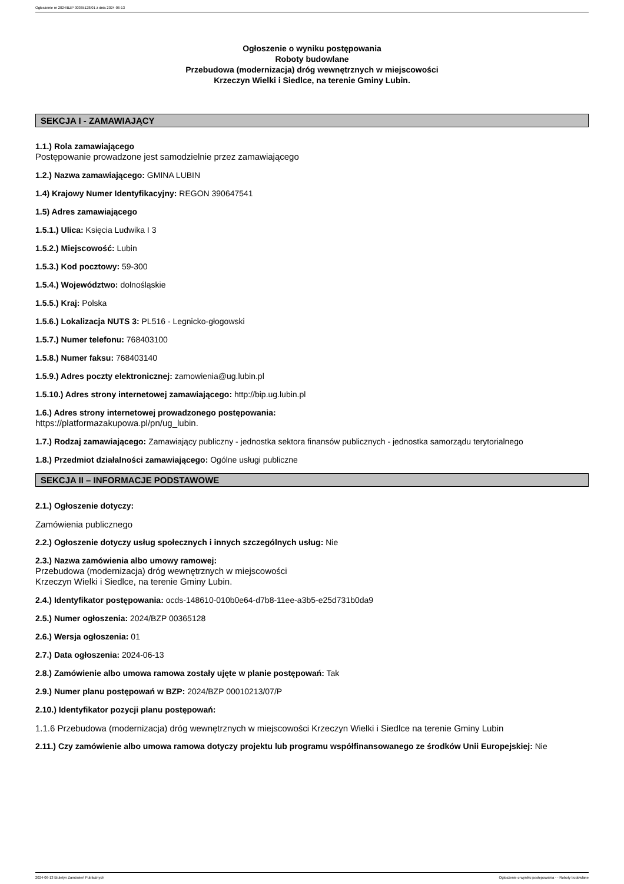Ogłoszenie nr 2024/BZP 00365128/01 z dnia 2024-06-13
Ogłoszenie o wyniku postępowania
Roboty budowlane
Przebudowa (modernizacja) dróg wewnętrznych w miejscowości
Krzeczyn Wielki i Siedlce, na terenie Gminy Lubin.
SEKCJA I - ZAMAWIAJĄCY
1.1.) Rola zamawiającego
Postępowanie prowadzone jest samodzielnie przez zamawiającego
1.2.) Nazwa zamawiającego: GMINA LUBIN
1.4) Krajowy Numer Identyfikacyjny: REGON 390647541
1.5) Adres zamawiającego
1.5.1.) Ulica: Księcia Ludwika I 3
1.5.2.) Miejscowość: Lubin
1.5.3.) Kod pocztowy: 59-300
1.5.4.) Województwo: dolnośląskie
1.5.5.) Kraj: Polska
1.5.6.) Lokalizacja NUTS 3: PL516 - Legnicko-głogowski
1.5.7.) Numer telefonu: 768403100
1.5.8.) Numer faksu: 768403140
1.5.9.) Adres poczty elektronicznej: zamowienia@ug.lubin.pl
1.5.10.) Adres strony internetowej zamawiającego: http://bip.ug.lubin.pl
1.6.) Adres strony internetowej prowadzonego postępowania:
https://platformazakupowa.pl/pn/ug_lubin.
1.7.) Rodzaj zamawiającego: Zamawiający publiczny - jednostka sektora finansów publicznych - jednostka samorządu terytorialnego
1.8.) Przedmiot działalności zamawiającego: Ogólne usługi publiczne
SEKCJA II – INFORMACJE PODSTAWOWE
2.1.) Ogłoszenie dotyczy:
Zamówienia publicznego
2.2.) Ogłoszenie dotyczy usług społecznych i innych szczególnych usług: Nie
2.3.) Nazwa zamówienia albo umowy ramowej:
Przebudowa (modernizacja) dróg wewnętrznych w miejscowości
Krzeczyn Wielki i Siedlce, na terenie Gminy Lubin.
2.4.) Identyfikator postępowania: ocds-148610-010b0e64-d7b8-11ee-a3b5-e25d731b0da9
2.5.) Numer ogłoszenia: 2024/BZP 00365128
2.6.) Wersja ogłoszenia: 01
2.7.) Data ogłoszenia: 2024-06-13
2.8.) Zamówienie albo umowa ramowa zostały ujęte w planie postępowań: Tak
2.9.) Numer planu postępowań w BZP: 2024/BZP 00010213/07/P
2.10.) Identyfikator pozycji planu postępowań:
1.1.6 Przebudowa (modernizacja) dróg wewnętrznych w miejscowości Krzeczyn Wielki i Siedlce na terenie Gminy Lubin
2.11.) Czy zamówienie albo umowa ramowa dotyczy projektu lub programu współfinansowanego ze środków Unii Europejskiej: Nie
2024-06-13 Biuletyn Zamówień Publicznych Ogłoszenie o wyniku postępowania - - Roboty budowlane